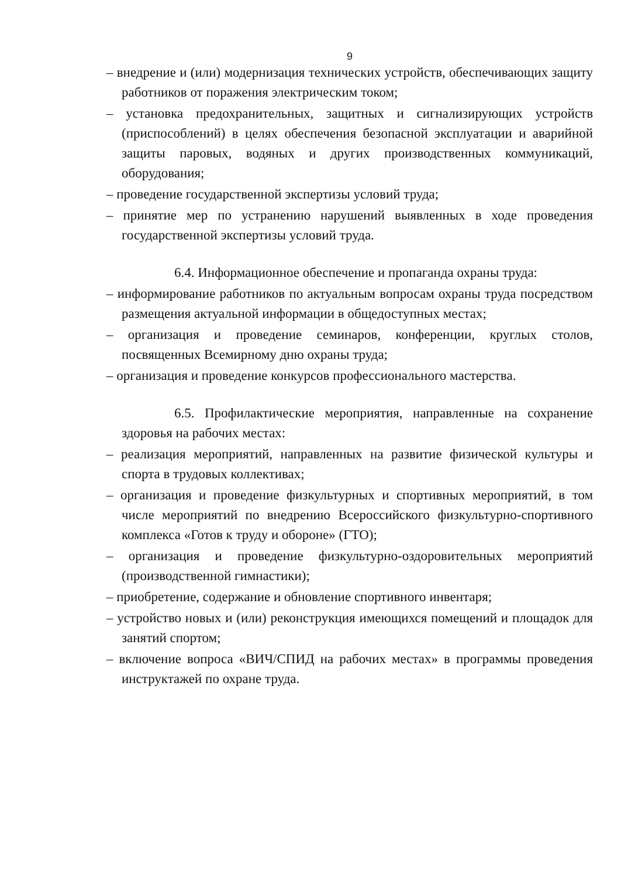9
– внедрение и (или) модернизация технических устройств, обеспечивающих защиту работников от поражения электрическим током;
– установка предохранительных, защитных и сигнализирующих устройств (приспособлений) в целях обеспечения безопасной эксплуатации и аварийной защиты паровых, водяных и других производственных коммуникаций, оборудования;
– проведение государственной экспертизы условий труда;
– принятие мер по устранению нарушений выявленных в ходе проведения государственной экспертизы условий труда.
6.4. Информационное обеспечение и пропаганда охраны труда:
– информирование работников по актуальным вопросам охраны труда посредством размещения актуальной информации в общедоступных местах;
– организация и проведение семинаров, конференции, круглых столов, посвященных Всемирному дню охраны труда;
– организация и проведение конкурсов профессионального мастерства.
6.5. Профилактические мероприятия, направленные на сохранение здоровья на рабочих местах:
– реализация мероприятий, направленных на развитие физической культуры и спорта в трудовых коллективах;
– организация и проведение физкультурных и спортивных мероприятий, в том числе мероприятий по внедрению Всероссийского физкультурно-спортивного комплекса «Готов к труду и обороне» (ГТО);
– организация и проведение физкультурно-оздоровительных мероприятий (производственной гимнастики);
– приобретение, содержание и обновление спортивного инвентаря;
– устройство новых и (или) реконструкция имеющихся помещений и площадок для занятий спортом;
– включение вопроса «ВИЧ/СПИД на рабочих местах» в программы проведения инструктажей по охране труда.